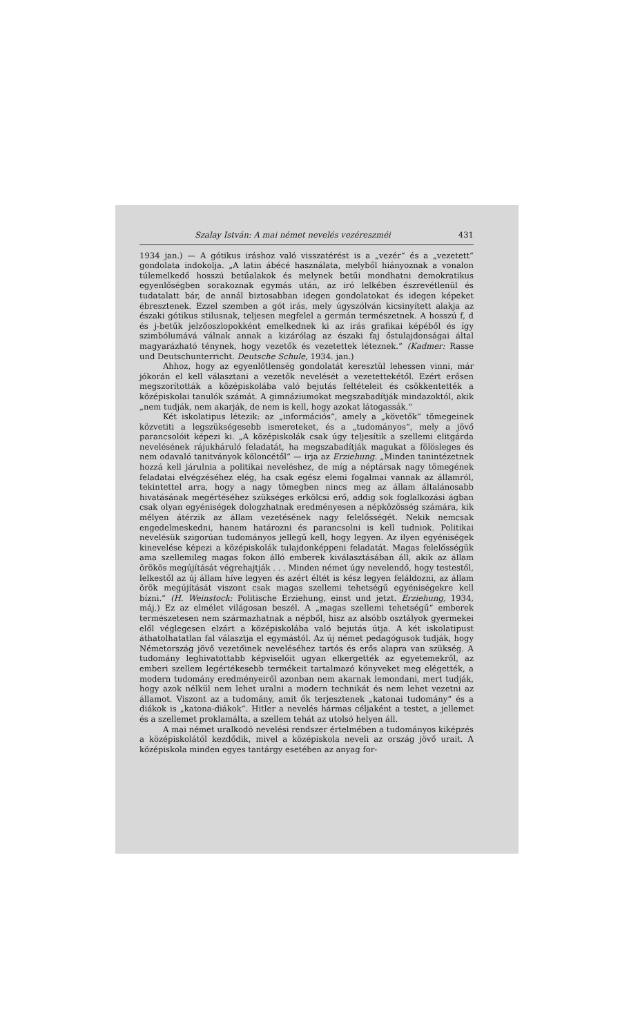Szalay István: A mai német nevelés vezéreszméi 431
1934 jan.) — A gótikus iráshoz való visszatérést is a „vezér“ és a „vezetett“ gondolata indokolja. „A latin ábécé használata, melyből hiányoznak a vonalon túlemelkedő hosszú betűalakok és melynek betűi mondhatni demokratikus egyenlőségben sorakoznak egymás után, az iró lelkében észrevétlenül és tudatalatt bár, de annál biztosabban idegen gondolatokat és idegen képeket ébresztenek. Ezzel szemben a gót irás, mely úgyszólván kicsinyített alakja az északi gótikus stilusnak, teljesen megfelel a germán természetnek. A hosszú f, d és j-betűk jelzőoszlopokként emelkednek ki az irás grafikai képéből és így szimbólumává válnak annak a kizárólag az északi faj őstulajdonságai által magyarázható ténynek, hogy vezetők és vezetettek léteznek.“ (Kadmer: Rasse und Deutschunterricht. Deutsche Schule, 1934. jan.)
Ahhoz, hogy az egyenlőtlenség gondolatát keresztül lehessen vinni, már jókorán el kell választani a vezetők nevelését a vezetettekétől. Ezért erősen megszorították a középiskolába való bejutás feltételeit és csökkentették a középiskolai tanulók számát. A gimnáziumokat megszabadítják mindazoktól, akik „nem tudják, nem akarják, de nem is kell, hogy azokat látogassák.“
Két iskolatipus létezik: az „információs“, amely a „követők“ tömegeinek közvetiti a legszükségesebb ismereteket, és a „tudományos“, mely a jövő parancsolóit képezi ki. „A középiskolák csak úgy teljesítik a szellemi elitgárda nevelésének rájukháruló feladatát, ha megszabadítják magukat a fölösleges és nem odavaló tanitványok köloncétől“ — irja az Erziehung. „Minden tanintézetnek hozzá kell járulnia a politikai neveléshez, de míg a néptársak nagy tömegének feladatai elvégzéséhez elég, ha csak egész elemi fogalmai vannak az államról, tekintettel arra, hogy a nagy tömegben nincs meg az állam általánosabb hivatásának megértéséhez szükséges erkölcsi erő, addig sok foglalkozási ágban csak olyan egyéniségek dologzhatnak eredményesen a népközösség számára, kik mélyen átérzik az állam vezetésének nagy felelősségét. Nekik nemcsak engedelmeskedni, hanem határozni és parancsolni is kell tudniok. Politikai nevelésük szigorúan tudományos jellegű kell, hogy legyen. Az ilyen egyéniségek kinevelése képezi a középiskolák tulajdonképpeni feladatát. Magas felelősségük ama szellemileg magas fokon álló emberek kiválasztásában áll, akik az állam örökös megújítását végrehajtják . . . Minden német úgy nevelendő, hogy testestől, lelkestől az új állam híve legyen és azért éltét is kész legyen feláldozni, az állam örök megújítását viszont csak magas szellemi tehetségű egyéniségekre kell bízni.“ (H. Weinstock: Politische Erziehung, einst und jetzt. Erziehung, 1934, máj.) Ez az elmélet világosan beszél. A „magas szellemi tehetségű“ emberek természetesen nem származhatnak a népből, hisz az alsóbb osztályok gyermekei elől véglegesen elzárt a középiskolába való bejutás útja. A két iskolatipust áthatolhatatlan fal választja el egymástól. Az új német pedagógusok tudják, hogy Németország jövő vezetőinek neveléséhez tartós és erős alapra van szükség. A tudomány leghivatottabb képviselőit ugyan elkergették az egyetemekről, az emberi szellem legértékesebb termékeit tartalmazó könyveket meg elégették, a modern tudomány eredményeiről azonban nem akarnak lemondani, mert tudják, hogy azok nélkül nem lehet uralni a modern technikát és nem lehet vezetni az államot. Viszont az a tudomány, amit ők terjesztenek „katonai tudomány“ és a diákok is „katona-diákok“. Hitler a nevelés hármas céljaként a testet, a jellemet és a szellemet proklamálta, a szellem tehát az utolsó helyen áll.
A mai német uralkodó nevelési rendszer értelmében a tudományos kiképzés a középiskolától kezdődik, mivel a középiskola neveli az ország jövő urait. A középiskola minden egyes tantárgy esetében az anyag for-